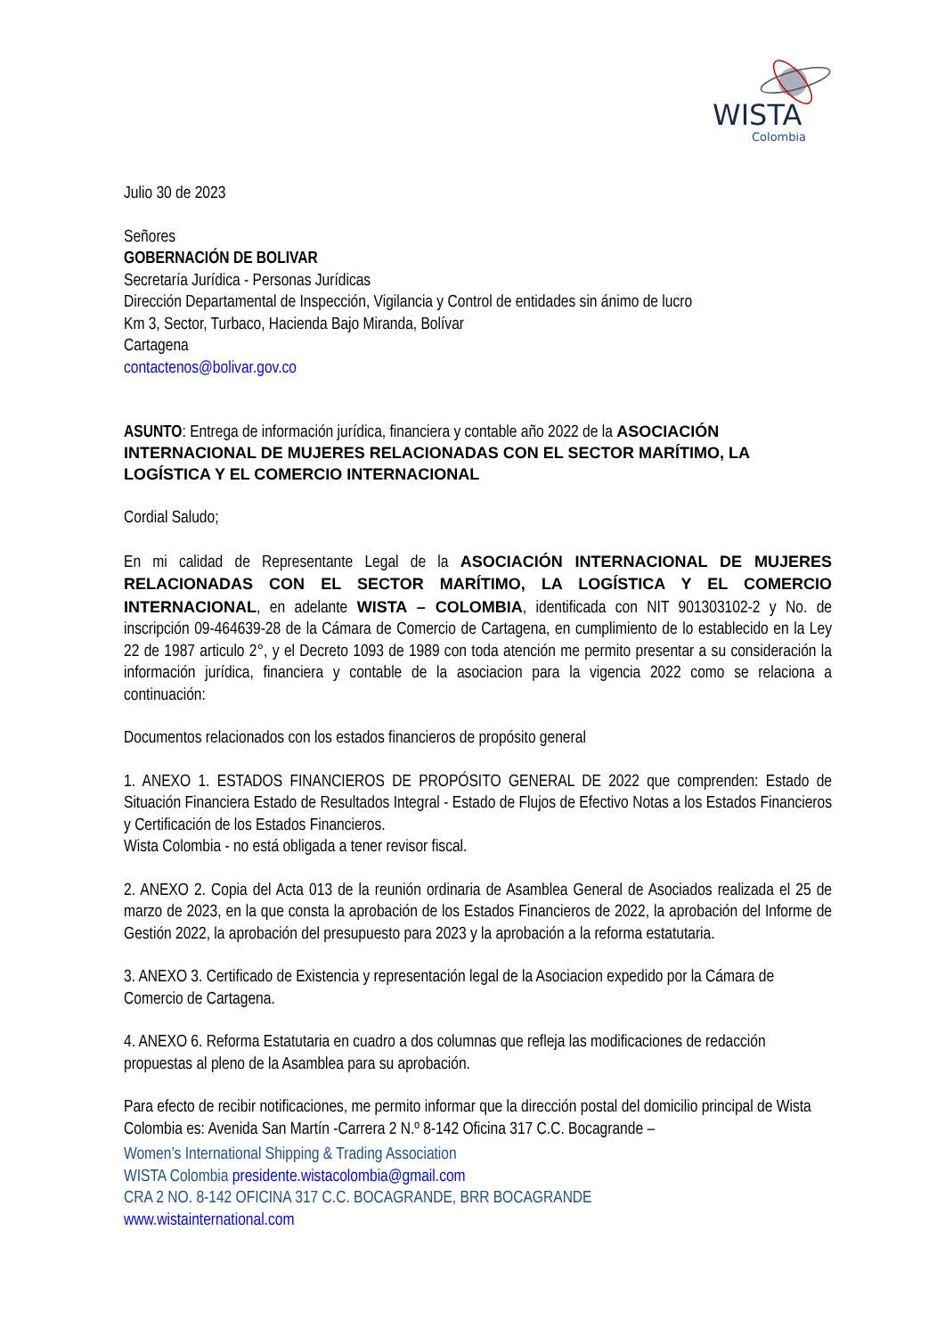WISTA
Colombia
Julio 30 de 2023
Señores
GOBERNACIÓN DE BOLIVAR
Secretaría Jurídica - Personas Jurídicas
Dirección Departamental de Inspección, Vigilancia y Control de entidades sin ánimo de lucro
Km 3, Sector, Turbaco, Hacienda Bajo Miranda, Bolívar
Cartagena
contactenos@bolivar.gov.co
ASUNTO: Entrega de información jurídica, financiera y contable año 2022 de la ASOCIACIÓN INTERNACIONAL DE MUJERES RELACIONADAS CON EL SECTOR MARÍTIMO, LA LOGÍSTICA Y EL COMERCIO INTERNACIONAL
Cordial Saludo;
En mi calidad de Representante Legal de la ASOCIACIÓN INTERNACIONAL DE MUJERES RELACIONADAS CON EL SECTOR MARÍTIMO, LA LOGÍSTICA Y EL COMERCIO INTERNACIONAL, en adelante WISTA – COLOMBIA, identificada con NIT 901303102-2 y No. de inscripción 09-464639-28 de la Cámara de Comercio de Cartagena, en cumplimiento de lo establecido en la Ley 22 de 1987 articulo 2°, y el Decreto 1093 de 1989 con toda atención me permito presentar a su consideración la información jurídica, financiera y contable de la asociacion para la vigencia 2022 como se relaciona a continuación:
Documentos relacionados con los estados financieros de propósito general
1. ANEXO 1. ESTADOS FINANCIEROS DE PROPÓSITO GENERAL DE 2022 que comprenden: Estado de Situación Financiera Estado de Resultados Integral - Estado de Flujos de Efectivo Notas a los Estados Financieros y Certificación de los Estados Financieros.
Wista Colombia - no está obligada a tener revisor fiscal.
2. ANEXO 2. Copia del Acta 013 de la reunión ordinaria de Asamblea General de Asociados realizada el 25 de marzo de 2023, en la que consta la aprobación de los Estados Financieros de 2022, la aprobación del Informe de Gestión 2022, la aprobación del presupuesto para 2023 y la aprobación a la reforma estatutaria.
3. ANEXO 3. Certificado de Existencia y representación legal de la Asociacion expedido por la Cámara de Comercio de Cartagena.
4. ANEXO 6. Reforma Estatutaria en cuadro a dos columnas que refleja las modificaciones de redacción propuestas al pleno de la Asamblea para su aprobación.
Para efecto de recibir notificaciones, me permito informar que la dirección postal del domicilio principal de Wista Colombia es: Avenida San Martín -Carrera 2 N.º 8-142 Oficina 317 C.C. Bocagrande –
Women’s International Shipping & Trading Association
WISTA Colombia presidente.wistacolombia@gmail.com
CRA 2 NO. 8-142 OFICINA 317 C.C. BOCAGRANDE, BRR BOCAGRANDE
www.wistainternational.com